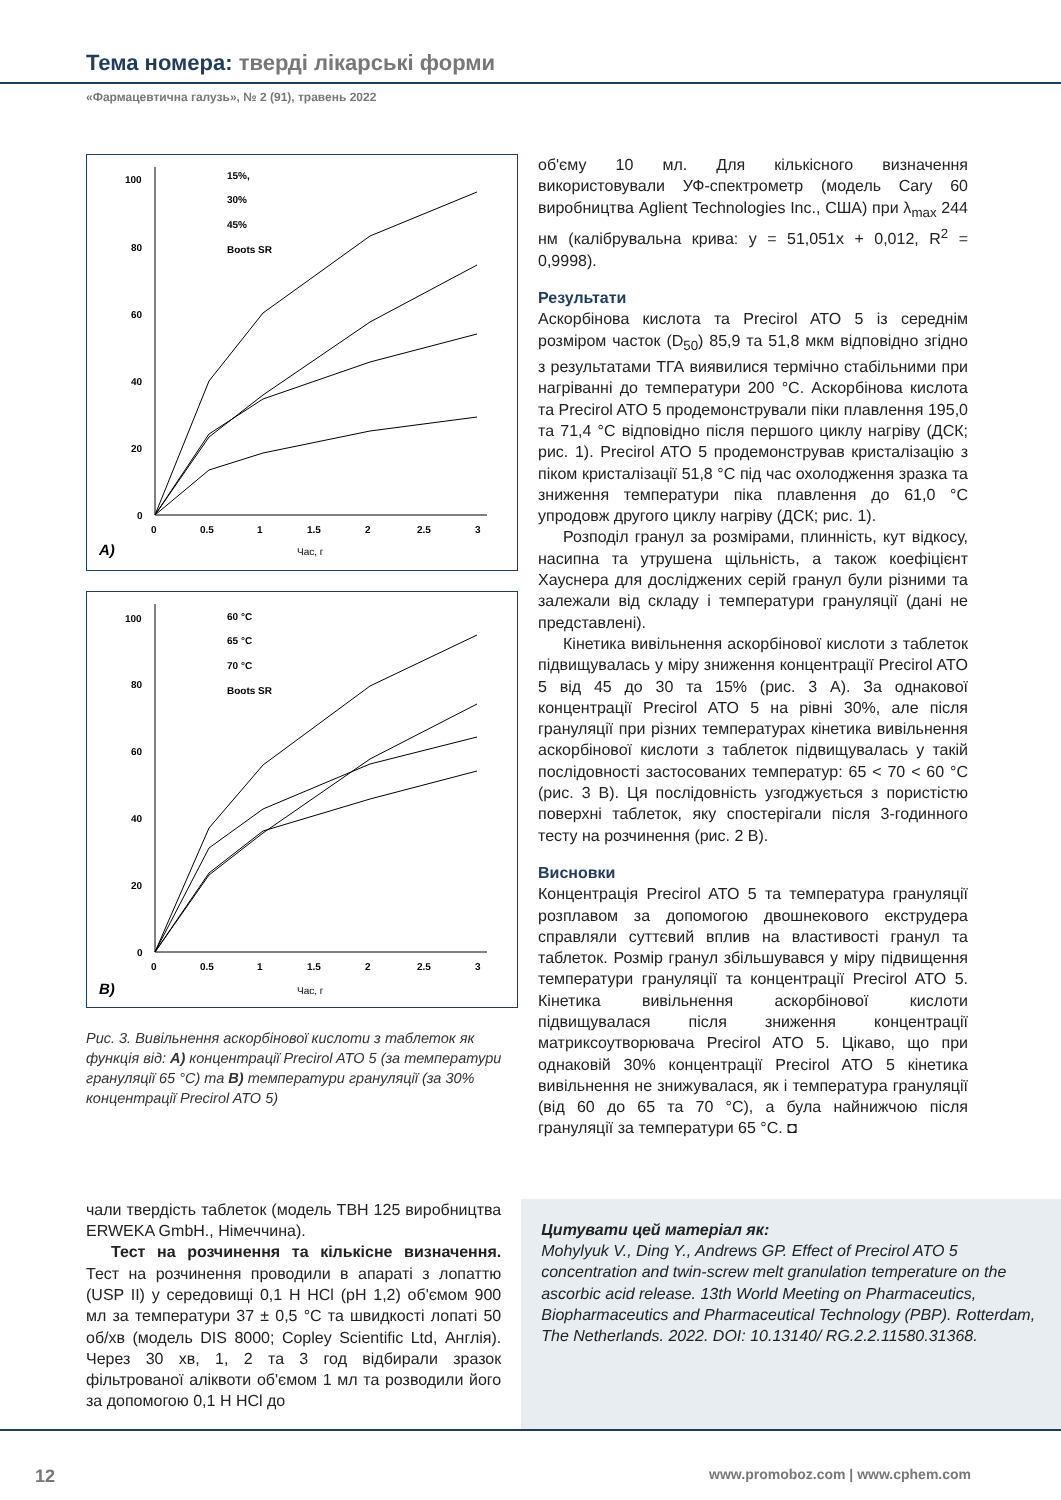Тема номера: тверді лікарські форми
«Фармацевтична галузь», № 2 (91), травень 2022
100
80
60
40
20
0
0
0.5
1
1.5
2
2.5
3
Час, г
A)
15%,
30%
45%
Boots SR
100
80
60
40
20
0
0
0.5
1
1.5
2
2.5
3
Час, г
B)
60 °C
65 °C
70 °C
Boots SR
Рис. 3. Вивільнення аскорбінової кислоти з таблеток як функція від: A) концентрації Precirol ATO 5 (за температури грануляції 65 °C) та B) температури грануляції (за 30% концентрації Precirol ATO 5)
об'єму 10 мл. Для кількісного визначення використовували УФ-спектрометр (модель Cary 60 виробництва Aglient Technologies Inc., США) при λ<sub>max</sub> 244 нм (калібрувальна крива: y = 51,051x + 0,012, R<sup>2</sup> = 0,9998).
Результати
Аскорбінова кислота та Precirol ATO 5 із середнім розміром часток (D<sub>50</sub>) 85,9 та 51,8 мкм відповідно згідно з результатами ТГА виявилися термічно стабільними при нагріванні до температури 200 °C. Аскорбінова кислота та Precirol ATO 5 продемонстрували піки плавлення 195,0 та 71,4 °C відповідно після першого циклу нагріву (ДСК; рис. 1). Precirol ATO 5 продемонстрував кристалізацію з піком кристалізації 51,8 °C під час охолодження зразка та зниження температури піка плавлення до 61,0 °C упродовж другого циклу нагріву (ДСК; рис. 1).
Розподіл гранул за розмірами, плинність, кут відкосу, насипна та утрушена щільність, а також коефіцієнт Хауснера для досліджених серій гранул були різними та залежали від складу і температури грануляції (дані не представлені).
Кінетика вивільнення аскорбінової кислоти з таблеток підвищувалась у міру зниження концентрації Precirol ATO 5 від 45 до 30 та 15% (рис. 3 A). За однакової концентрації Precirol ATO 5 на рівні 30%, але після грануляції при різних температурах кінетика вивільнення аскорбінової кислоти з таблеток підвищувалась у такій послідовності застосованих температур: 65 < 70 < 60 °C (рис. 3 B). Ця послідовність узгоджується з пористістю поверхні таблеток, яку спостерігали після 3-годинного тесту на розчинення (рис. 2 B).
Висновки
Концентрація Precirol ATO 5 та температура грануляції розплавом за допомогою двошнекового екструдера справляли суттєвий вплив на властивості гранул та таблеток. Розмір гранул збільшувався у міру підвищення температури грануляції та концентрації Precirol ATO 5. Кінетика вивільнення аскорбінової кислоти підвищувалася після зниження концентрації матриксоутворювача Precirol ATO 5. Цікаво, що при однаковій 30% концентрації Precirol ATO 5 кінетика вивільнення не знижувалася, як і температура грануляції (від 60 до 65 та 70 °C), а була найнижчою після грануляції за температури 65 °C. ◘
чали твердість таблеток (модель TBH 125 виробництва ERWEKA GmbH., Німеччина).
Тест на розчинення та кількісне визначення. Тест на розчинення проводили в апараті з лопаттю (USP II) у середовищі 0,1 Н HCl (pH 1,2) об'ємом 900 мл за температури 37 ± 0,5 °C та швидкості лопаті 50 об/хв (модель DIS 8000; Copley Scientific Ltd, Англія). Через 30 хв, 1, 2 та 3 год відбирали зразок фільтрованої аліквоти об'ємом 1 мл та розводили його за допомогою 0,1 Н HCl до
Цитувати цей матеріал як:
Mohylyuk V., Ding Y., Andrews GP. Effect of Precirol ATO 5 concentration and twin-screw melt granulation temperature on the ascorbic acid release. 13th World Meeting on Pharmaceutics, Biopharmaceutics and Pharmaceutical Technology (PBP). Rotterdam, The Netherlands. 2022. DOI: 10.13140/ RG.2.2.11580.31368.
12 www.promoboz.com | www.cphem.com